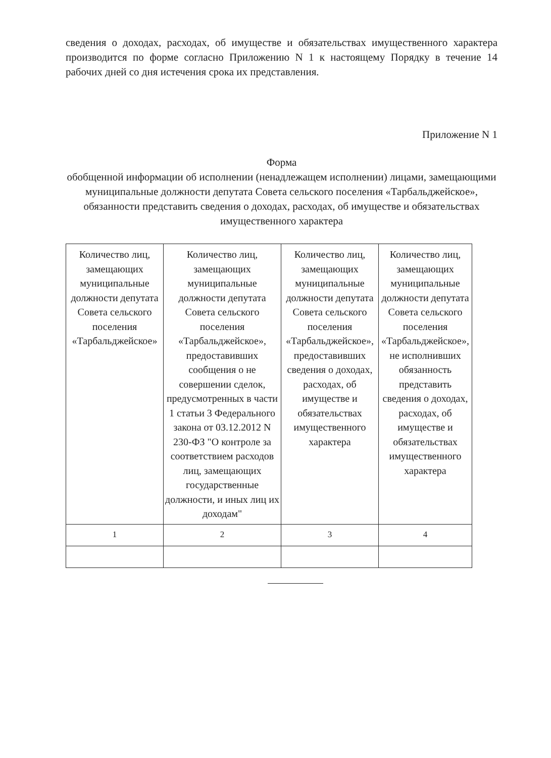сведения о доходах, расходах, об имуществе и обязательствах имущественного характера производится по форме согласно Приложению N 1 к настоящему Порядку в течение 14 рабочих дней со дня истечения срока их представления.
Приложение N 1
Форма
обобщенной информации об исполнении (ненадлежащем исполнении) лицами, замещающими муниципальные должности депутата Совета сельского поселения «Тарбальджейское», обязанности представить сведения о доходах, расходах, об имуществе и обязательствах имущественного характера
| Количество лиц, замещающих муниципальные должности депутата Совета сельского поселения «Тарбальджейское» | Количество лиц, замещающих муниципальные должности депутата Совета сельского поселения «Тарбальджейское», предоставивших сообщения о не совершении сделок, предусмотренных в части 1 статьи 3 Федерального закона от 03.12.2012 N 230-ФЗ "О контроле за соответствием расходов лиц, замещающих государственные должности, и иных лиц их доходам" | Количество лиц, замещающих муниципальные должности депутата Совета сельского поселения «Тарбальджейское», предоставивших сведения о доходах, расходах, об имуществе и обязательствах имущественного характера | Количество лиц, замещающих муниципальные должности депутата Совета сельского поселения «Тарбальджейское», не исполнивших обязанность представить сведения о доходах, расходах, об имуществе и обязательствах имущественного характера |
| 1 | 2 | 3 | 4 |